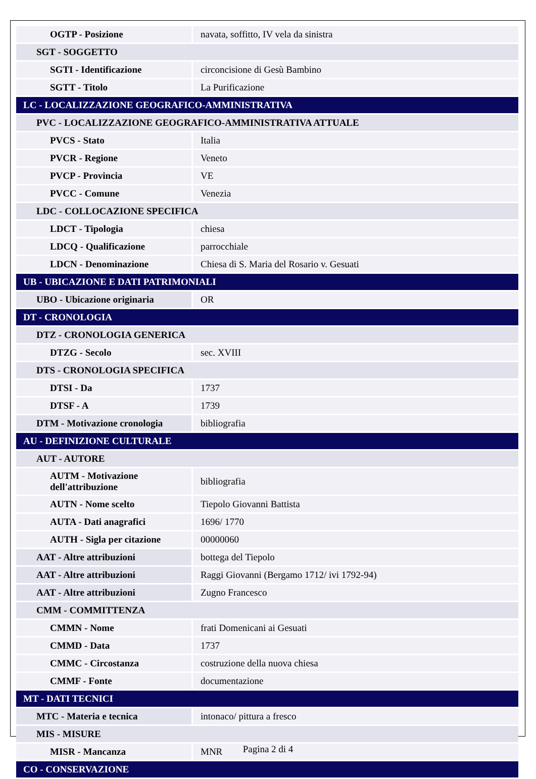| OGTP - Posizione | navata, soffitto, IV vela da sinistra |
| SGT - SOGGETTO | |
| SGTI - Identificazione | circoncisione di Gesù Bambino |
| SGTT - Titolo | La Purificazione |
| LC - LOCALIZZAZIONE GEOGRAFICO-AMMINISTRATIVA | |
| PVC - LOCALIZZAZIONE GEOGRAFICO-AMMINISTRATIVA ATTUALE | |
| PVCS - Stato | Italia |
| PVCR - Regione | Veneto |
| PVCP - Provincia | VE |
| PVCC - Comune | Venezia |
| LDC - COLLOCAZIONE SPECIFICA | |
| LDCT - Tipologia | chiesa |
| LDCQ - Qualificazione | parrocchiale |
| LDCN - Denominazione | Chiesa di S. Maria del Rosario v. Gesuati |
| UB - UBICAZIONE E DATI PATRIMONIALI | |
| UBO - Ubicazione originaria | OR |
| DT - CRONOLOGIA | |
| DTZ - CRONOLOGIA GENERICA | |
| DTZG - Secolo | sec. XVIII |
| DTS - CRONOLOGIA SPECIFICA | |
| DTSI - Da | 1737 |
| DTSF - A | 1739 |
| DTM - Motivazione cronologia | bibliografia |
| AU - DEFINIZIONE CULTURALE | |
| AUT - AUTORE | |
| AUTM - Motivazione dell'attribuzione | bibliografia |
| AUTN - Nome scelto | Tiepolo Giovanni Battista |
| AUTA - Dati anagrafici | 1696/ 1770 |
| AUTH - Sigla per citazione | 00000060 |
| AAT - Altre attribuzioni | bottega del Tiepolo |
| AAT - Altre attribuzioni | Raggi Giovanni (Bergamo 1712/ ivi 1792-94) |
| AAT - Altre attribuzioni | Zugno Francesco |
| CMM - COMMITTENZA | |
| CMMN - Nome | frati Domenicani ai Gesuati |
| CMMD - Data | 1737 |
| CMMC - Circostanza | costruzione della nuova chiesa |
| CMMF - Fonte | documentazione |
| MT - DATI TECNICI | |
| MTC - Materia e tecnica | intonaco/ pittura a fresco |
| MIS - MISURE | |
| MISR - Mancanza | MNR |
| CO - CONSERVAZIONE | |
Pagina 2 di 4